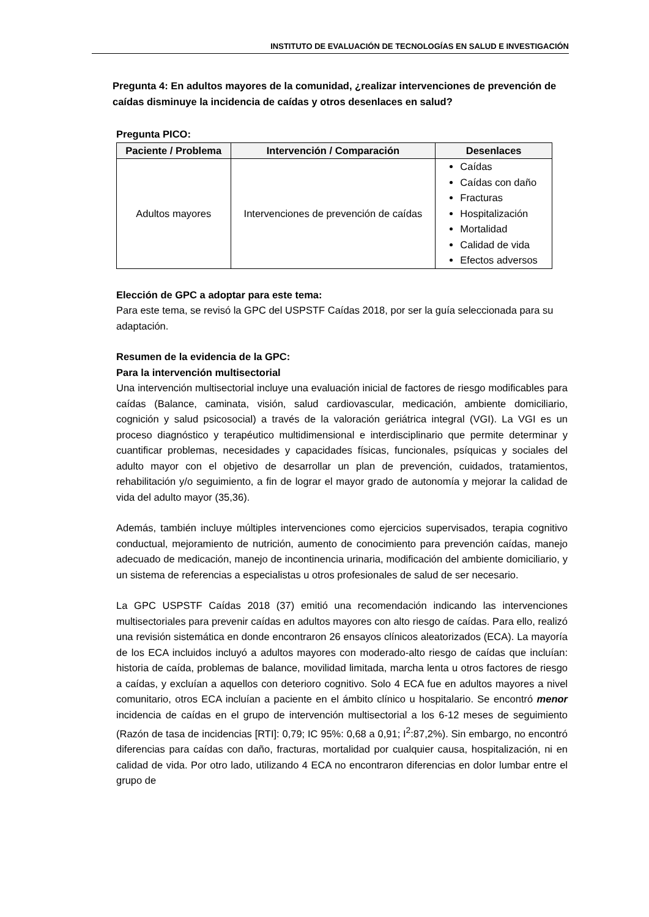INSTITUTO DE EVALUACIÓN DE TECNOLOGÍAS EN SALUD E INVESTIGACIÓN
Pregunta 4: En adultos mayores de la comunidad, ¿realizar intervenciones de prevención de caídas disminuye la incidencia de caídas y otros desenlaces en salud?
Pregunta PICO:
| Paciente / Problema | Intervención / Comparación | Desenlaces |
| --- | --- | --- |
| Adultos mayores | Intervenciones de prevención de caídas | Caídas Caídas con daño Fracturas Hospitalización Mortalidad Calidad de vida Efectos adversos |
Elección de GPC a adoptar para este tema:
Para este tema, se revisó la GPC del USPSTF Caídas 2018, por ser la guía seleccionada para su adaptación.
Resumen de la evidencia de la GPC:
Para la intervención multisectorial
Una intervención multisectorial incluye una evaluación inicial de factores de riesgo modificables para caídas (Balance, caminata, visión, salud cardiovascular, medicación, ambiente domiciliario, cognición y salud psicosocial) a través de la valoración geriátrica integral (VGI). La VGI es un proceso diagnóstico y terapéutico multidimensional e interdisciplinario que permite determinar y cuantificar problemas, necesidades y capacidades físicas, funcionales, psíquicas y sociales del adulto mayor con el objetivo de desarrollar un plan de prevención, cuidados, tratamientos, rehabilitación y/o seguimiento, a fin de lograr el mayor grado de autonomía y mejorar la calidad de vida del adulto mayor (35,36).
Además, también incluye múltiples intervenciones como ejercicios supervisados, terapia cognitivo conductual, mejoramiento de nutrición, aumento de conocimiento para prevención caídas, manejo adecuado de medicación, manejo de incontinencia urinaria, modificación del ambiente domiciliario, y un sistema de referencias a especialistas u otros profesionales de salud de ser necesario.
La GPC USPSTF Caídas 2018 (37) emitió una recomendación indicando las intervenciones multisectoriales para prevenir caídas en adultos mayores con alto riesgo de caídas. Para ello, realizó una revisión sistemática en donde encontraron 26 ensayos clínicos aleatorizados (ECA). La mayoría de los ECA incluidos incluyó a adultos mayores con moderado-alto riesgo de caídas que incluían: historia de caída, problemas de balance, movilidad limitada, marcha lenta u otros factores de riesgo a caídas, y excluían a aquellos con deterioro cognitivo. Solo 4 ECA fue en adultos mayores a nivel comunitario, otros ECA incluían a paciente en el ámbito clínico u hospitalario. Se encontró menor incidencia de caídas en el grupo de intervención multisectorial a los 6-12 meses de seguimiento (Razón de tasa de incidencias [RTI]: 0,79; IC 95%: 0,68 a 0,91; I<sup>2</sup>:87,2%). Sin embargo, no encontró diferencias para caídas con daño, fracturas, mortalidad por cualquier causa, hospitalización, ni en calidad de vida. Por otro lado, utilizando 4 ECA no encontraron diferencias en dolor lumbar entre el grupo de